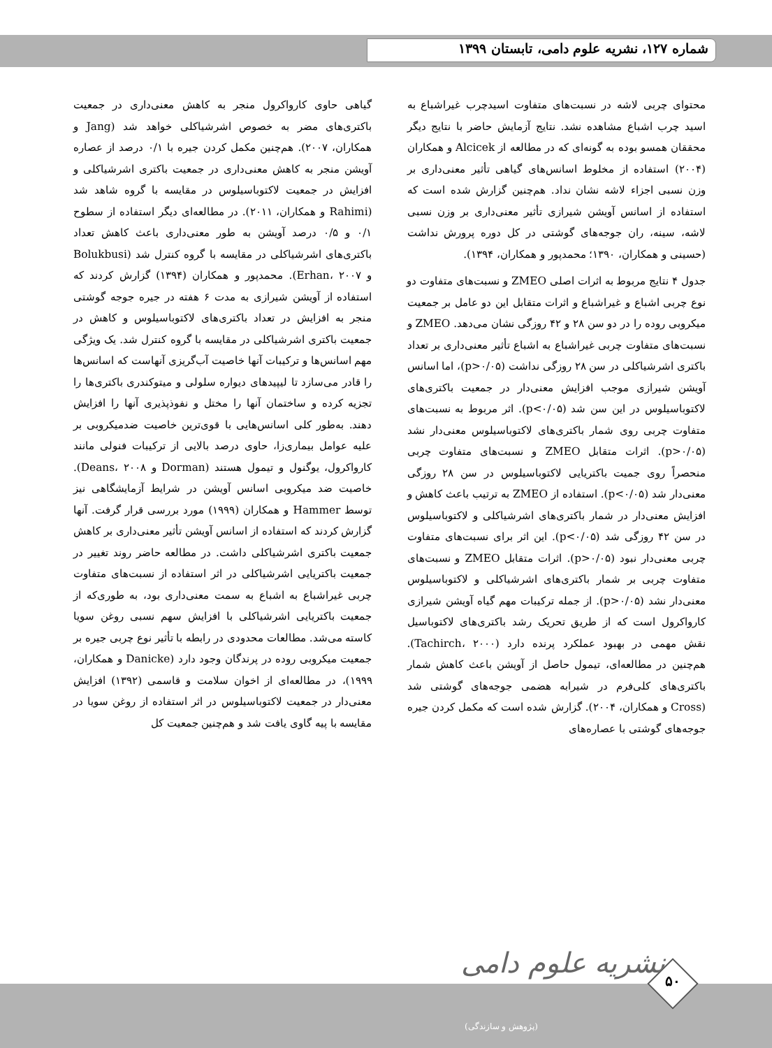شماره ۱۲۷، نشریه علوم دامی، تابستان ۱۳۹۹
محتوای چربی لاشه در نسبت‌های متفاوت اسیدچرب غیراشباع به اسید چرب اشباع مشاهده نشد. نتایج آزمایش حاضر با نتایج دیگر محققان همسو بوده به گونه‌ای که در مطالعه از Alcicek و همکاران (۲۰۰۴) استفاده از مخلوط اسانس‌های گیاهی تأثیر معنی‌داری بر وزن نسبی اجزاء لاشه نشان نداد. هم‌چنین گزارش شده است که استفاده از اسانس آویشن شیرازی تأثیر معنی‌داری بر وزن نسبی لاشه، سینه، ران جوجه‌های گوشتی در کل دوره پرورش نداشت (حسینی و همکاران، ۱۳۹۰؛ محمدپور و همکاران، ۱۳۹۴).
جدول ۴ نتایج مربوط به اثرات اصلی ZMEO و نسبت‌های متفاوت دو نوع چربی اشباع و غیراشباع و اثرات متقابل این دو عامل بر جمعیت میکروبی روده را در دو سن ۲۸ و ۴۲ روزگی نشان می‌دهد. ZMEO و نسبت‌های متفاوت چربی غیراشباع به اشباع تأثیر معنی‌داری بر تعداد باکتری اشرشیاکلی در سن ۲۸ روزگی نداشت (p>۰/۰۵)، اما اسانس آویشن شیرازی موجب افزایش معنی‌دار در جمعیت باکتری‌های لاکتوباسیلوس در این سن شد (p<۰/۰۵). اثر مربوط به نسبت‌های متفاوت چربی روی شمار باکتری‌های لاکتوباسیلوس معنی‌دار نشد (p>۰/۰۵). اثرات متقابل ZMEO و نسبت‌های متفاوت چربی منحصراً روی جمیت باکتریایی لاکتوباسیلوس در سن ۲۸ روزگی معنی‌دار شد (p<۰/۰۵). استفاده از ZMEO به ترتیب باعث کاهش و افزایش معنی‌دار در شمار باکتری‌های اشرشیاکلی و لاکتوباسیلوس در سن ۴۲ روزگی شد (p<۰/۰۵). این اثر برای نسبت‌های متفاوت چربی معنی‌دار نبود (p>۰/۰۵). اثرات متقابل ZMEO و نسبت‌های متفاوت چربی بر شمار باکتری‌های اشرشیاکلی و لاکتوباسیلوس معنی‌دار نشد (p>۰/۰۵). از جمله ترکیبات مهم گیاه آویشن شیرازی کارواکرول است که از طریق تحریک رشد باکتری‌های لاکتوباسیل نقش مهمی در بهبود عملکرد پرنده دارد (Tachirch، ۲۰۰۰). هم‌چنین در مطالعه‌ای، تیمول حاصل از آویشن باعث کاهش شمار باکتری‌های کلی‌فرم در شیرابه هضمی جوجه‌های گوشتی شد (Cross و همکاران، ۲۰۰۴). گزارش شده است که مکمل کردن جیره جوجه‌های گوشتی با عصاره‌های
گیاهی حاوی کارواکرول منجر به کاهش معنی‌داری در جمعیت باکتری‌های مضر به خصوص اشرشیاکلی خواهد شد (Jang و همکاران، ۲۰۰۷). هم‌چنین مکمل کردن جیره با ۰/۱ درصد از عصاره آویشن منجر به کاهش معنی‌داری در جمعیت باکتری اشرشیاکلی و افزایش در جمعیت لاکتوباسیلوس در مقایسه با گروه شاهد شد (Rahimi و همکاران، ۲۰۱۱). در مطالعه‌ای دیگر استفاده از سطوح ۰/۱ و ۰/۵ درصد آویشن به طور معنی‌داری باعث کاهش تعداد باکتری‌های اشرشیاکلی در مقایسه با گروه کنترل شد (Bolukbusi و Erhan، ۲۰۰۷). محمدپور و همکاران (۱۳۹۴) گزارش کردند که استفاده از آویشن شیرازی به مدت ۶ هفته در جیره جوجه گوشتی منجر به افزایش در تعداد باکتری‌های لاکتوباسیلوس و کاهش در جمعیت باکتری اشرشیاکلی در مقایسه با گروه کنترل شد. یک ویژگی مهم اسانس‌ها و ترکیبات آنها خاصیت آب‌گریزی آنهاست که اسانس‌ها را قادر می‌سازد تا لیپیدهای دیواره سلولی و میتوکندری باکتری‌ها را تجزیه کرده و ساختمان آنها را مختل و نفوذپذیری آنها را افزایش دهند. به‌طور کلی اسانس‌هایی با قوی‌ترین خاصیت ضدمیکروبی بر علیه عوامل بیماری‌زا، حاوی درصد بالایی از ترکیبات فنولی مانند کارواکرول، یوگنول و تیمول هستند (Dorman و Deans، ۲۰۰۸). خاصیت ضد میکروبی اسانس آویشن در شرایط آزمایشگاهی نیز توسط Hammer و همکاران (۱۹۹۹) مورد بررسی قرار گرفت. آنها گزارش کردند که استفاده از اسانس آویشن تأثیر معنی‌داری بر کاهش جمعیت باکتری اشرشیاکلی داشت. در مطالعه حاضر روند تغییر در جمعیت باکتریایی اشرشیاکلی در اثر استفاده از نسبت‌های متفاوت چربی غیراشباع به اشباع به سمت معنی‌داری بود، به طوری‌که از جمعیت باکتریایی اشرشیاکلی با افزایش سهم نسبی روغن سویا کاسته می‌شد. مطالعات محدودی در رابطه با تأثیر نوع چربی جیره بر جمعیت میکروبی روده در پرندگان وجود دارد (Danicke و همکاران، ۱۹۹۹)، در مطالعه‌ای از اخوان سلامت و قاسمی (۱۳۹۲) افزایش معنی‌دار در جمعیت لاکتوباسیلوس در اثر استفاده از روغن سویا در مقایسه با پیه گاوی یافت شد و هم‌چنین جمعیت کل
نشریه علوم دامی
(پژوهش و سازندگی)
۵۰